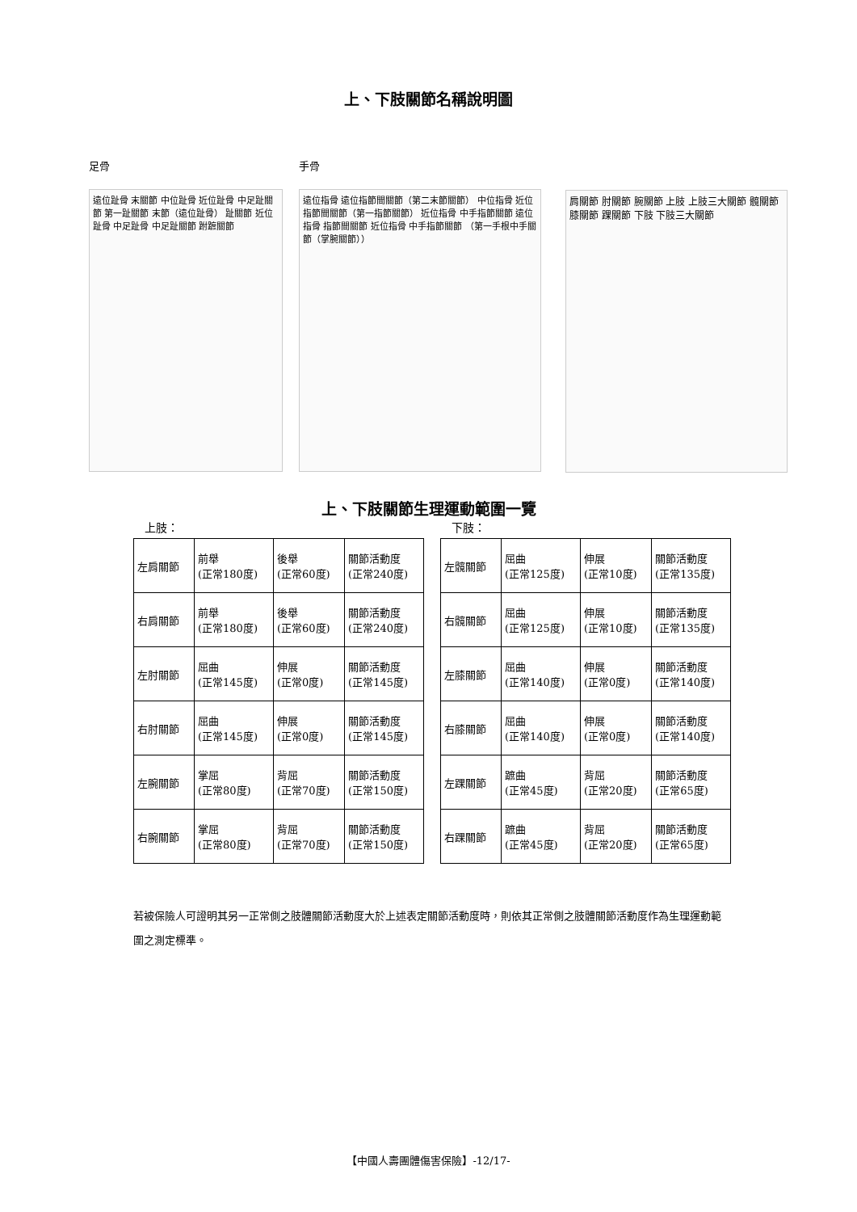上、下肢關節名稱說明圖
足骨
遠位趾骨 末關節 中位趾骨 近位趾骨 中足趾關節 第一趾關節 末節（遠位趾骨） 趾關節 近位趾骨 中足趾骨 中足趾關節 跗蹠關節
手骨
遠位指骨 遠位指節間關節（第二末節關節） 中位指骨 近位指節間關節（第一指節關節） 近位指骨 中手指節關節 遠位指骨 指節間關節 近位指骨 中手指節關節 （第一手根中手關節（掌腕關節））
肩關節 肘關節 腕關節 上肢 上肢三大關節 髖關節 膝關節 踝關節 下肢 下肢三大關節
上、下肢關節生理運動範圍一覽
上肢：
| 左肩關節 | 前舉 (正常180度) | 後舉 (正常60度) | 關節活動度 (正常240度) |
| 右肩關節 | 前舉 (正常180度) | 後舉 (正常60度) | 關節活動度 (正常240度) |
| 左肘關節 | 屈曲 (正常145度) | 伸展 (正常0度) | 關節活動度 (正常145度) |
| 右肘關節 | 屈曲 (正常145度) | 伸展 (正常0度) | 關節活動度 (正常145度) |
| 左腕關節 | 掌屈 (正常80度) | 背屈 (正常70度) | 關節活動度 (正常150度) |
| 右腕關節 | 掌屈 (正常80度) | 背屈 (正常70度) | 關節活動度 (正常150度) |
下肢：
| 左髖關節 | 屈曲 (正常125度) | 伸展 (正常10度) | 關節活動度 (正常135度) |
| 右髖關節 | 屈曲 (正常125度) | 伸展 (正常10度) | 關節活動度 (正常135度) |
| 左膝關節 | 屈曲 (正常140度) | 伸展 (正常0度) | 關節活動度 (正常140度) |
| 右膝關節 | 屈曲 (正常140度) | 伸展 (正常0度) | 關節活動度 (正常140度) |
| 左踝關節 | 蹠曲 (正常45度) | 背屈 (正常20度) | 關節活動度 (正常65度) |
| 右踝關節 | 蹠曲 (正常45度) | 背屈 (正常20度) | 關節活動度 (正常65度) |
若被保險人可證明其另一正常側之肢體關節活動度大於上述表定關節活動度時，則依其正常側之肢體關節活動度作為生理運動範圍之測定標準。
【中國人壽團體傷害保險】-12/17-